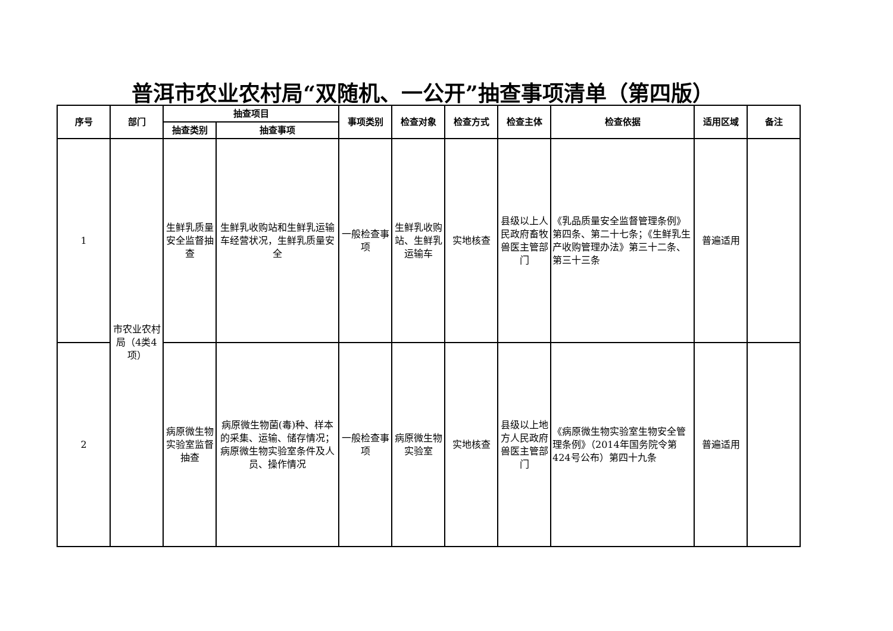普洱市农业农村局“双随机、一公开”抽查事项清单（第四版）
| 序号 | 部门 | 抽查项目 | | 事项类别 | 检查对象 | 检查方式 | 检查主体 | 检查依据 | 适用区域 | 备注 |
| --- | --- | --- | --- | --- | --- | --- | --- | --- | --- | --- |
| | | 抽查类别 | 抽查事项 | | | | | | | |
| 1 | 市农业农村局（4类4项） | 生鲜乳质量安全监督抽查 | 生鲜乳收购站和生鲜乳运输车经营状况，生鲜乳质量安全 | 一般检查事项 | 生鲜乳收购站、生鲜乳运输车 | 实地核查 | 县级以上人民政府畜牧兽医主管部门 | 《乳品质量安全监督管理条例》第四条、第二十七条；《生鲜乳生产收购管理办法》第三十二条、第三十三条 | 普遍适用 | |
| 2 | | 病原微生物实验室监督抽查 | 病原微生物菌(毒)种、样本的采集、运输、储存情况；病原微生物实验室条件及人员、操作情况 | 一般检查事项 | 病原微生物实验室 | 实地核查 | 县级以上地方人民政府兽医主管部门 | 《病原微生物实验室生物安全管理条例》（2014年国务院令第424号公布）第四十九条 | 普遍适用 | |